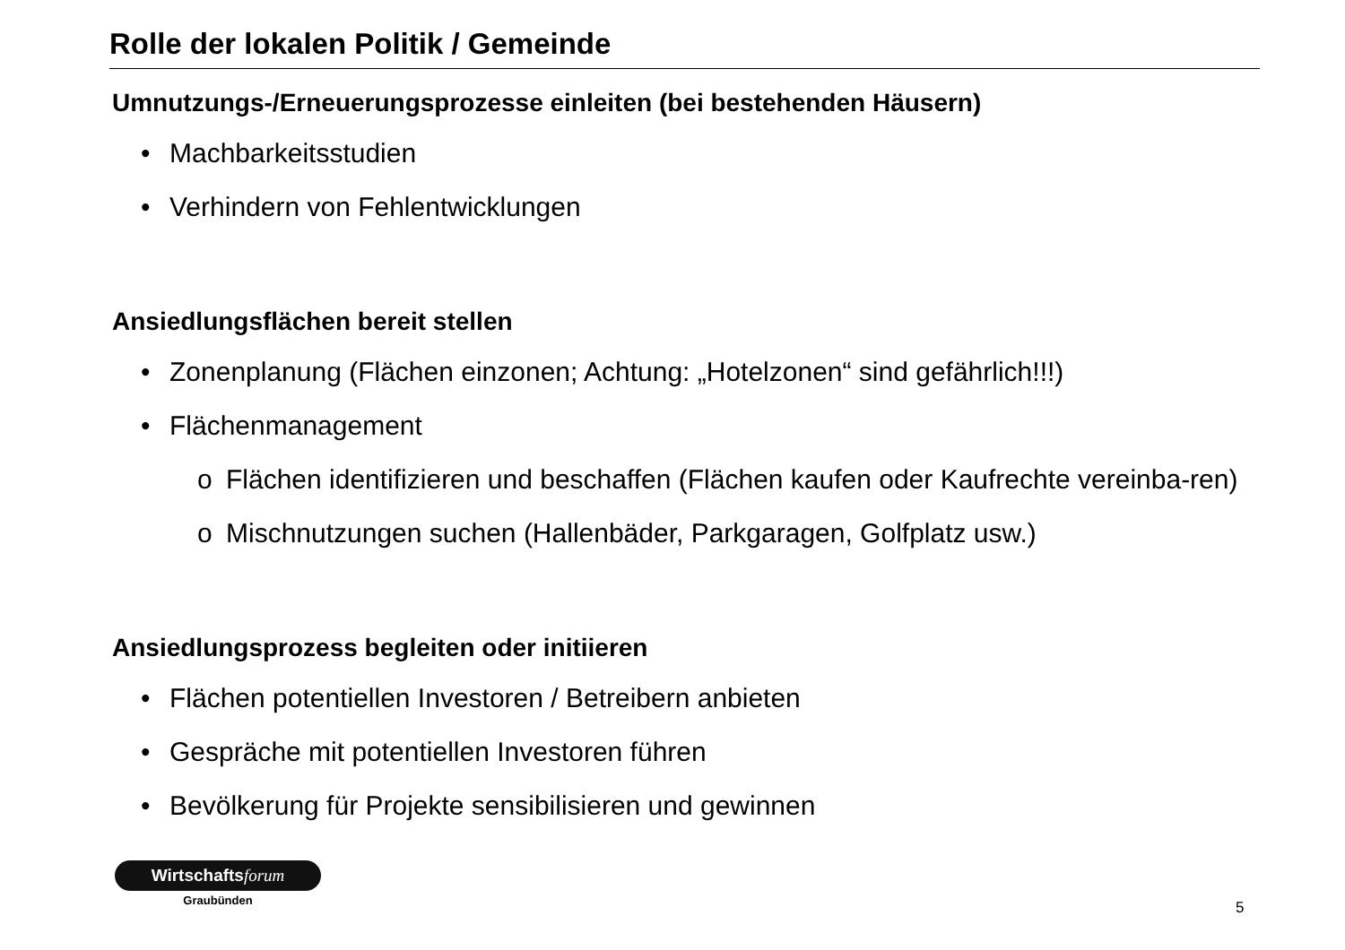Rolle der lokalen Politik / Gemeinde
Umnutzungs-/Erneuerungsprozesse einleiten (bei bestehenden Häusern)
• Machbarkeitsstudien
• Verhindern von Fehlentwicklungen
Ansiedlungsflächen bereit stellen
• Zonenplanung (Flächen einzonen; Achtung: „Hotelzonen“ sind gefährlich!!!)
• Flächenmanagement
o Flächen identifizieren und beschaffen (Flächen kaufen oder Kaufrechte vereinba-ren)
o Mischnutzungen suchen (Hallenbäder, Parkgaragen, Golfplatz usw.)
Ansiedlungsprozess begleiten oder initiieren
• Flächen potentiellen Investoren / Betreibern anbieten
• Gespräche mit potentiellen Investoren führen
• Bevölkerung für Projekte sensibilisieren und gewinnen
Wirtschaftsforum
Graubünden
5